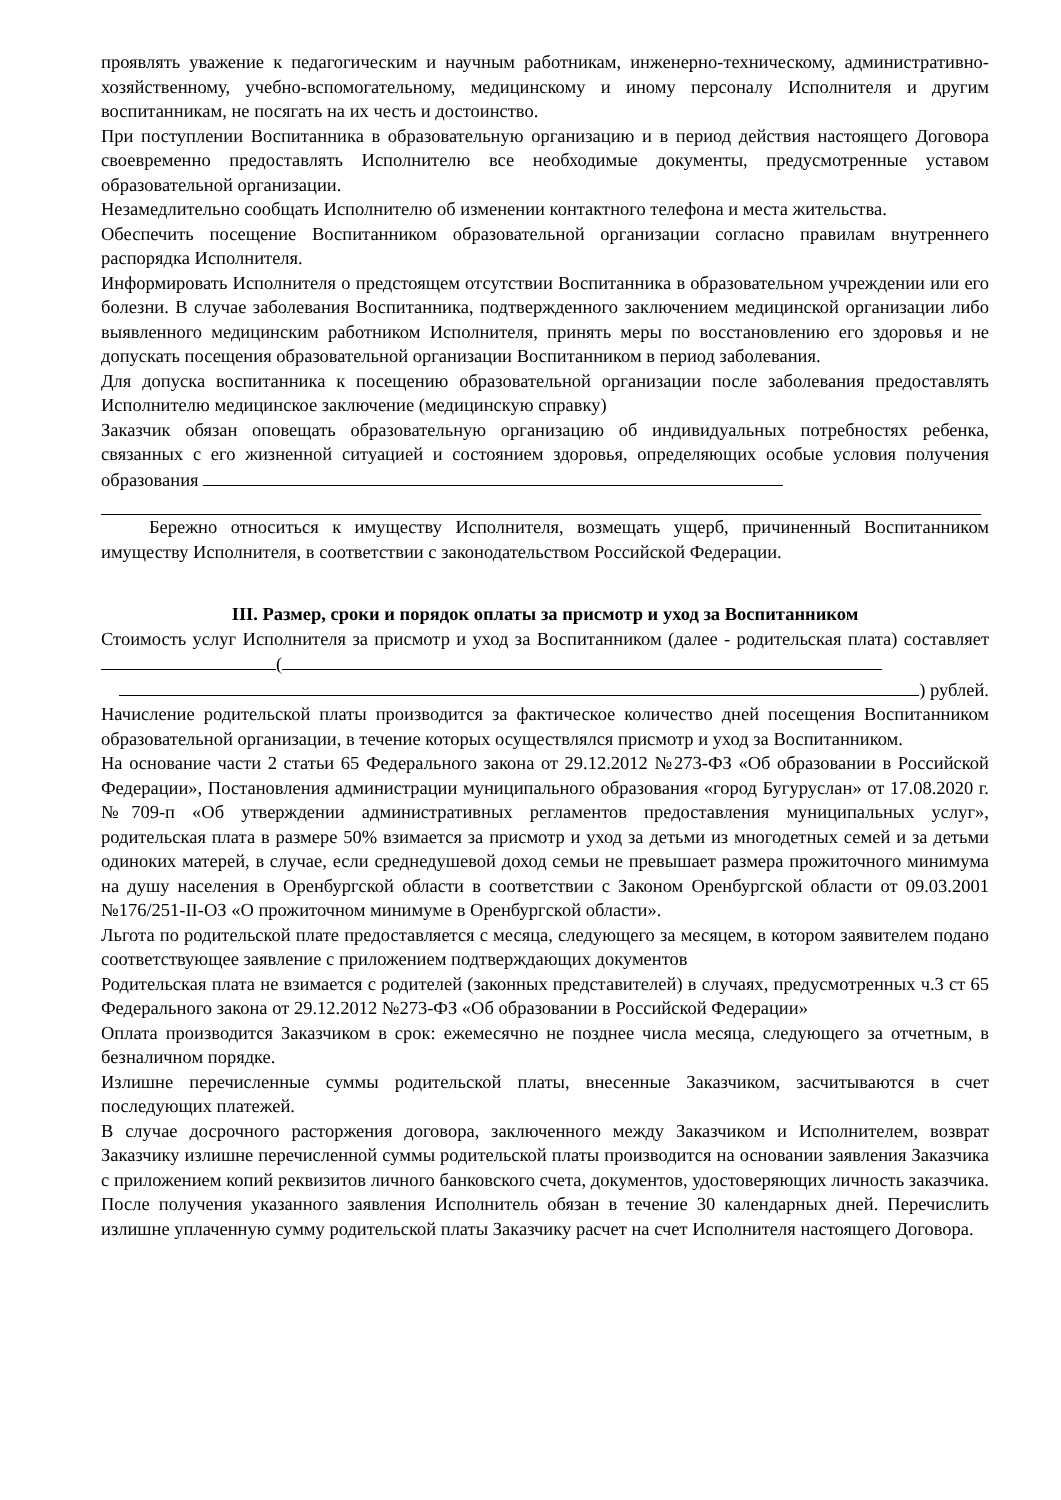проявлять уважение к педагогическим и научным работникам, инженерно-техническому, административно-хозяйственному, учебно-вспомогательному, медицинскому и иному персоналу Исполнителя и другим воспитанникам, не посягать на их честь и достоинство.
При поступлении Воспитанника в образовательную организацию и в период действия настоящего Договора своевременно предоставлять Исполнителю все необходимые документы, предусмотренные уставом образовательной организации.
Незамедлительно сообщать Исполнителю об изменении контактного телефона и места жительства.
Обеспечить посещение Воспитанником образовательной организации согласно правилам внутреннего распорядка Исполнителя.
Информировать Исполнителя о предстоящем отсутствии Воспитанника в образовательном учреждении или его болезни. В случае заболевания Воспитанника, подтвержденного заключением медицинской организации либо выявленного медицинским работником Исполнителя, принять меры по восстановлению его здоровья и не допускать посещения образовательной организации Воспитанником в период заболевания.
Для допуска воспитанника к посещению образовательной организации после заболевания предоставлять Исполнителю медицинское заключение (медицинскую справку)
Заказчик обязан оповещать образовательную организацию об индивидуальных потребностях ребенка, связанных с его жизненной ситуацией и состоянием здоровья, определяющих особые условия получения образования
Бережно относиться к имуществу Исполнителя, возмещать ущерб, причиненный Воспитанником имуществу Исполнителя, в соответствии с законодательством Российской Федерации.
III. Размер, сроки и порядок оплаты за присмотр и уход за Воспитанником
Стоимость услуг Исполнителя за присмотр и уход за Воспитанником (далее - родительская плата) составляет (
) рублей.
Начисление родительской платы производится за фактическое количество дней посещения Воспитанником образовательной организации, в течение которых осуществлялся присмотр и уход за Воспитанником.
На основание части 2 статьи 65 Федерального закона от 29.12.2012 №273-ФЗ «Об образовании в Российской Федерации», Постановления администрации муниципального образования «город Бугуруслан» от 17.08.2020 г. №709-п «Об утверждении административных регламентов предоставления муниципальных услуг», родительская плата в размере 50% взимается за присмотр и уход за детьми из многодетных семей и за детьми одиноких матерей, в случае, если среднедушевой доход семьи не превышает размера прожиточного минимума на душу населения в Оренбургской области в соответствии с Законом Оренбургской области от 09.03.2001 №176/251-II-ОЗ «О прожиточном минимуме в Оренбургской области».
Льгота по родительской плате предоставляется с месяца, следующего за месяцем, в котором заявителем подано соответствующее заявление с приложением подтверждающих документов
Родительская плата не взимается с родителей (законных представителей) в случаях, предусмотренных ч.3 ст 65 Федерального закона от 29.12.2012 №273-ФЗ «Об образовании в Российской Федерации»
Оплата производится Заказчиком в срок: ежемесячно не позднее числа месяца, следующего за отчетным, в безналичном порядке.
Излишне перечисленные суммы родительской платы, внесенные Заказчиком, засчитываются в счет последующих платежей.
В случае досрочного расторжения договора, заключенного между Заказчиком и Исполнителем, возврат Заказчику излишне перечисленной суммы родительской платы производится на основании заявления Заказчика с приложением копий реквизитов личного банковского счета, документов, удостоверяющих личность заказчика. После получения указанного заявления Исполнитель обязан в течение 30 календарных дней. Перечислить излишне уплаченную сумму родительской платы Заказчику расчет на счет Исполнителя настоящего Договора.